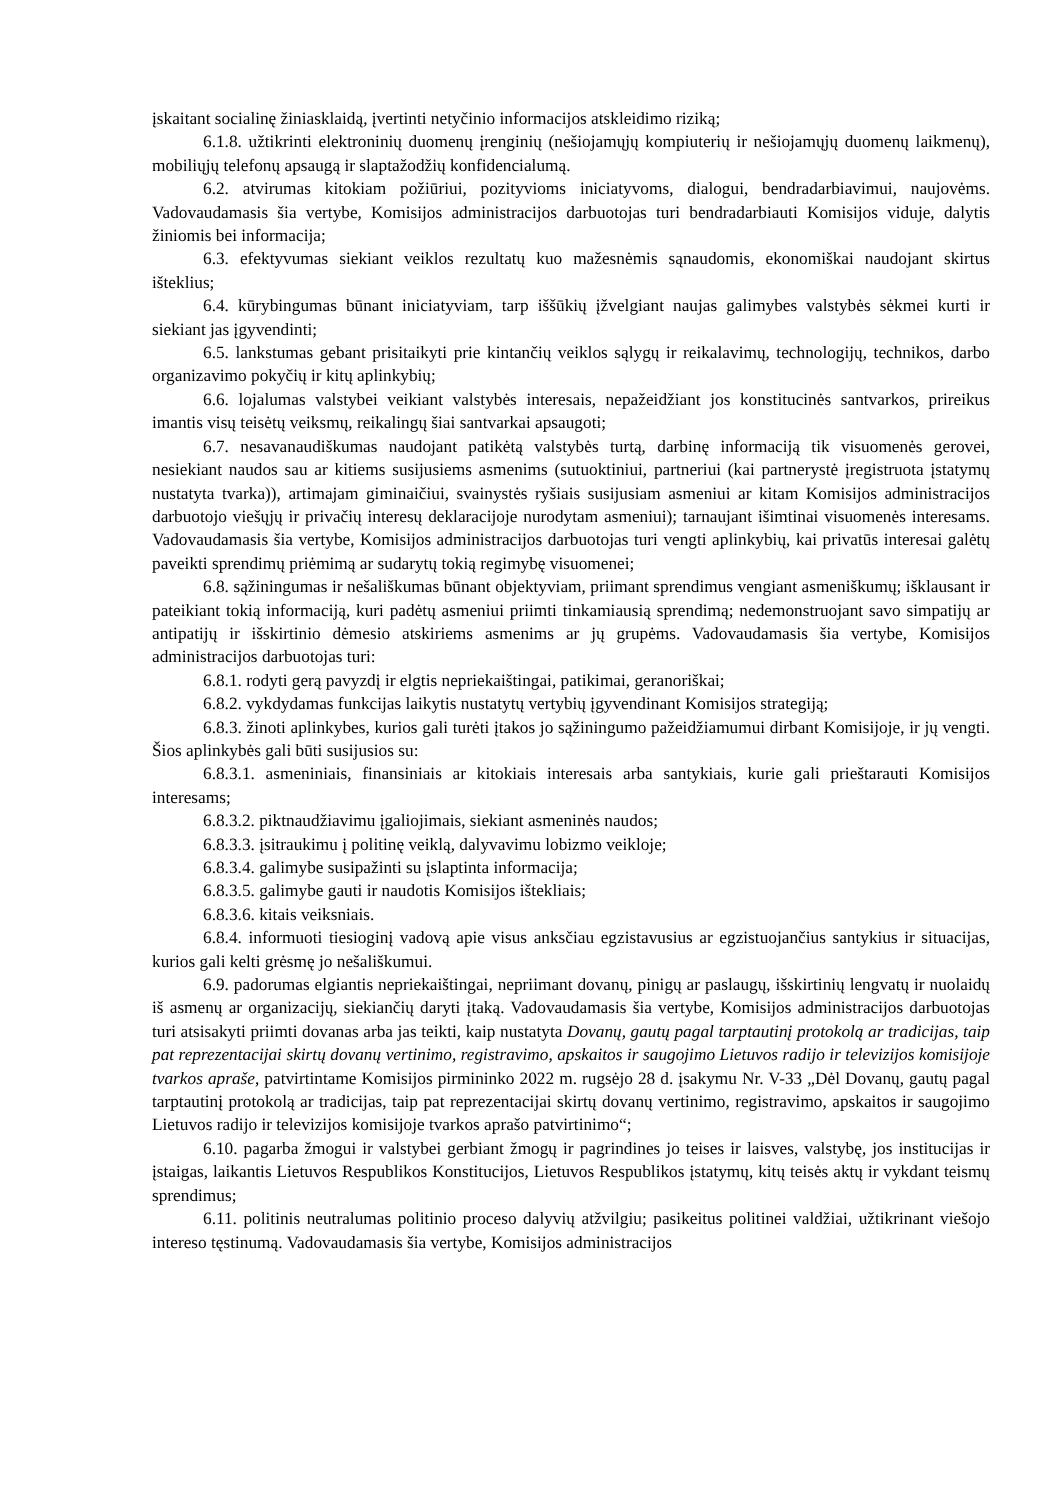įskaitant socialinę žiniasklaidą, įvertinti netyčinio informacijos atskleidimo riziką;
6.1.8. užtikrinti elektroninių duomenų įrenginių (nešiojamųjų kompiuterių ir nešiojamųjų duomenų laikmenų), mobiliųjų telefonų apsaugą ir slaptažodžių konfidencialumą.
6.2. atvirumas kitokiam požiūriui, pozityvioms iniciatyvoms, dialogui, bendradarbiavimui, naujovėms. Vadovaudamasis šia vertybe, Komisijos administracijos darbuotojas turi bendradarbiauti Komisijos viduje, dalytis žiniomis bei informacija;
6.3. efektyvumas siekiant veiklos rezultatų kuo mažesnėmis sąnaudomis, ekonomiškai naudojant skirtus išteklius;
6.4. kūrybingumas būnant iniciatyviam, tarp iššūkių įžvelgiant naujas galimybes valstybės sėkmei kurti ir siekiant jas įgyvendinti;
6.5. lankstumas gebant prisitaikyti prie kintančių veiklos sąlygų ir reikalavimų, technologijų, technikos, darbo organizavimo pokyčių ir kitų aplinkybių;
6.6. lojalumas valstybei veikiant valstybės interesais, nepažeidžiant jos konstitucinės santvarkos, prireikus imantis visų teisėtų veiksmų, reikalingų šiai santvarkai apsaugoti;
6.7. nesavanaudiškumas naudojant patikėtą valstybės turtą, darbinę informaciją tik visuomenės gerovei, nesiekiant naudos sau ar kitiems susijusiems asmenims (sutuoktiniui, partneriui (kai partnerystė įregistruota įstatymų nustatyta tvarka)), artimajam giminaičiui, svainystės ryšiais susijusiam asmeniui ar kitam Komisijos administracijos darbuotojo viešųjų ir privačių interesų deklaracijoje nurodytam asmeniui); tarnaujant išimtinai visuomenės interesams. Vadovaudamasis šia vertybe, Komisijos administracijos darbuotojas turi vengti aplinkybių, kai privatūs interesai galėtų paveikti sprendimų priėmimą ar sudarytų tokią regimybę visuomenei;
6.8. sąžiningumas ir nešališkumas būnant objektyviam, priimant sprendimus vengiant asmeniškumų; išklausant ir pateikiant tokią informaciją, kuri padėtų asmeniui priimti tinkamiausią sprendimą; nedemonstruojant savo simpatijų ar antipatijų ir išskirtinio dėmesio atskiriems asmenims ar jų grupėms. Vadovaudamasis šia vertybe, Komisijos administracijos darbuotojas turi:
6.8.1. rodyti gerą pavyzdį ir elgtis nepriekaištingai, patikimai, geranoriškai;
6.8.2. vykdydamas funkcijas laikytis nustatytų vertybių įgyvendinant Komisijos strategiją;
6.8.3. žinoti aplinkybes, kurios gali turėti įtakos jo sąžiningumo pažeidžiamumui dirbant Komisijoje, ir jų vengti. Šios aplinkybės gali būti susijusios su:
6.8.3.1. asmeniniais, finansiniais ar kitokiais interesais arba santykiais, kurie gali prieštarauti Komisijos interesams;
6.8.3.2. piktnaudžiavimu įgaliojimais, siekiant asmeninės naudos;
6.8.3.3. įsitraukimu į politinę veiklą, dalyvavimu lobizmo veikloje;
6.8.3.4. galimybe susipažinti su įslaptinta informacija;
6.8.3.5. galimybe gauti ir naudotis Komisijos ištekliais;
6.8.3.6. kitais veiksniais.
6.8.4. informuoti tiesioginį vadovą apie visus anksčiau egzistavusius ar egzistuojančius santykius ir situacijas, kurios gali kelti grėsmę jo nešališkumui.
6.9. padorumas elgiantis nepriekaištingai, nepriimant dovanų, pinigų ar paslaugų, išskirtinių lengvatų ir nuolaidų iš asmenų ar organizacijų, siekiančių daryti įtaką. Vadovaudamasis šia vertybe, Komisijos administracijos darbuotojas turi atsisakyti priimti dovanas arba jas teikti, kaip nustatyta Dovanų, gautų pagal tarptautinį protokolą ar tradicijas, taip pat reprezentacijai skirtų dovanų vertinimo, registravimo, apskaitos ir saugojimo Lietuvos radijo ir televizijos komisijoje tvarkos apraše, patvirtintame Komisijos pirmininko 2022 m. rugsėjo 28 d. įsakymu Nr. V-33 „Dėl Dovanų, gautų pagal tarptautinį protokolą ar tradicijas, taip pat reprezentacijai skirtų dovanų vertinimo, registravimo, apskaitos ir saugojimo Lietuvos radijo ir televizijos komisijoje tvarkos aprašo patvirtinimo“;
6.10. pagarba žmogui ir valstybei gerbiant žmogų ir pagrindines jo teises ir laisves, valstybę, jos institucijas ir įstaigas, laikantis Lietuvos Respublikos Konstitucijos, Lietuvos Respublikos įstatymų, kitų teisės aktų ir vykdant teismų sprendimus;
6.11. politinis neutralumas politinio proceso dalyvių atžvilgiu; pasikeitus politinei valdžiai, užtikrinant viešojo intereso tęstinumą. Vadovaudamasis šia vertybe, Komisijos administracijos